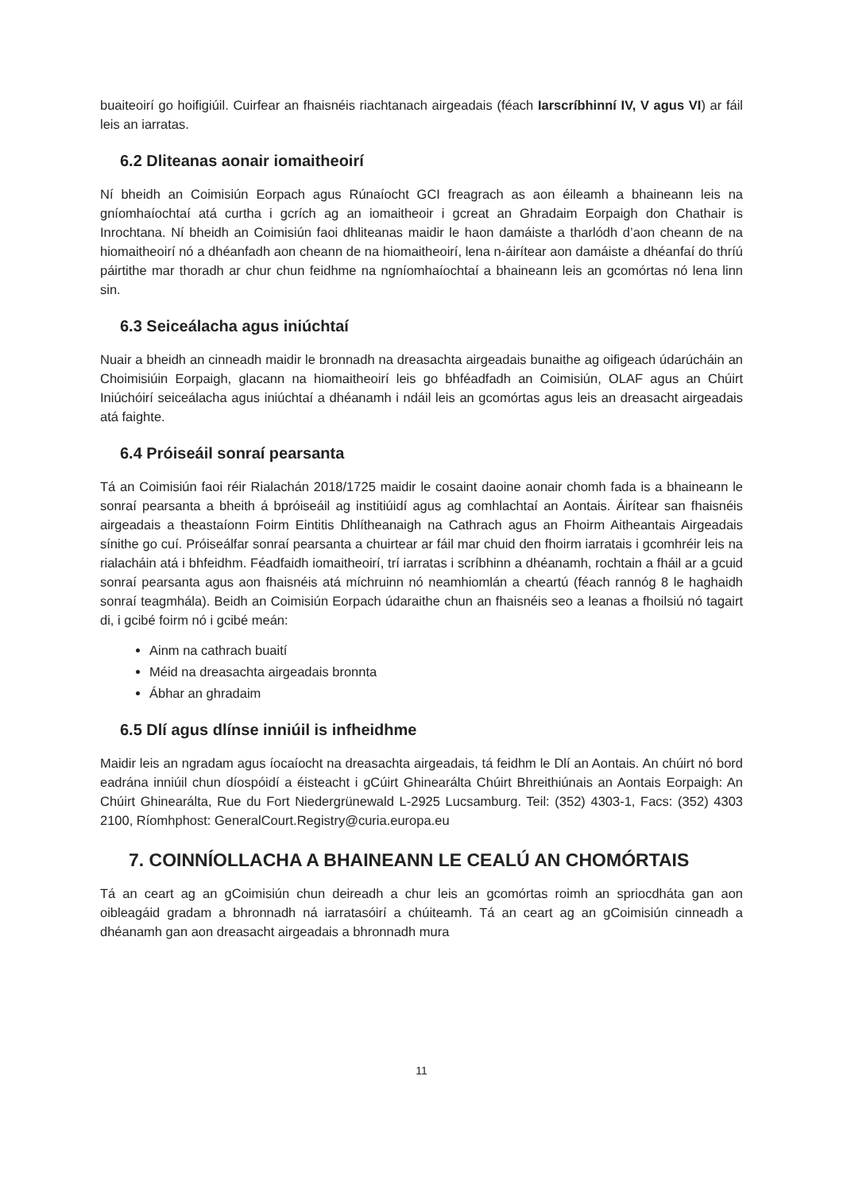buaiteoirí go hoifigiúil. Cuirfear an fhaisnéis riachtanach airgeadais (féach Iarscríbhinní IV, V agus VI) ar fáil leis an iarratas.
6.2 Dliteanas aonair iomaitheoirí
Ní bheidh an Coimisiún Eorpach agus Rúnaíocht GCI freagrach as aon éileamh a bhaineann leis na gníomhaíochtaí atá curtha i gcrích ag an iomaitheoir i gcreat an Ghradaim Eorpaigh don Chathair is Inrochtana. Ní bheidh an Coimisiún faoi dhliteanas maidir le haon damáiste a tharlódh d’aon cheann de na hiomaitheoirí nó a dhéanfadh aon cheann de na hiomaitheoirí, lena n-áirítear aon damáiste a dhéanfaí do thríú páirtithe mar thoradh ar chur chun feidhme na ngníomhaíochtaí a bhaineann leis an gcomórtas nó lena linn sin.
6.3 Seiceálacha agus iniúchtaí
Nuair a bheidh an cinneadh maidir le bronnadh na dreasachta airgeadais bunaithe ag oifigeach údarúcháin an Choimisiúin Eorpaigh, glacann na hiomaitheoirí leis go bhféadfadh an Coimisiún, OLAF agus an Chúirt Iniúchóirí seiceálacha agus iniúchtaí a dhéanamh i ndáil leis an gcomórtas agus leis an dreasacht airgeadais atá faighte.
6.4 Próiseáil sonraí pearsanta
Tá an Coimisiún faoi réir Rialachán 2018/1725 maidir le cosaint daoine aonair chomh fada is a bhaineann le sonraí pearsanta a bheith á bpróiseáil ag institiúidí agus ag comhlachtaí an Aontais. Áirítear san fhaisnéis airgeadais a theastaíonn Foirm Eintitis Dhlítheanaigh na Cathrach agus an Fhoirm Aitheantais Airgeadais sínithe go cuí. Próiseálfar sonraí pearsanta a chuirtear ar fáil mar chuid den fhoirm iarratais i gcomhréir leis na rialacháin atá i bhfeidhm. Féadfaidh iomaitheoirí, trí iarratas i scríbhinn a dhéanamh, rochtain a fháil ar a gcuid sonraí pearsanta agus aon fhaisnéis atá míchruinn nó neamhiomlán a cheartú (féach rannóg 8 le haghaidh sonraí teagmhála). Beidh an Coimisiún Eorpach údaraithe chun an fhaisnéis seo a leanas a fhoilsiú nó tagairt di, i gcibé foirm nó i gcibé meán:
Ainm na cathrach buaití
Méid na dreasachta airgeadais bronnta
Ábhar an ghradaim
6.5 Dlí agus dlínse inniúil is infheidhme
Maidir leis an ngradam agus íocaíocht na dreasachta airgeadais, tá feidhm le Dlí an Aontais. An chúirt nó bord eadrána inniúil chun díospóidí a éisteacht i gCúirt Ghinearálta Chúirt Bhreithiúnais an Aontais Eorpaigh: An Chúirt Ghinearálta, Rue du Fort Niedergrünewald L-2925 Lucsamburg. Teil: (352) 4303-1, Facs: (352) 4303 2100, Ríomhphost: GeneralCourt.Registry@curia.europa.eu
7. COINNÍOLLACHA A BHAINEANN LE CEALÚ AN CHOMÓRTAIS
Tá an ceart ag an gCoimisiún chun deireadh a chur leis an gcomórtas roimh an spriocdháta gan aon oibleagáid gradam a bhronnadh ná iarratasóirí a chúiteamh. Tá an ceart ag an gCoimisiún cinneadh a dhéanamh gan aon dreasacht airgeadais a bhronnadh mura
11